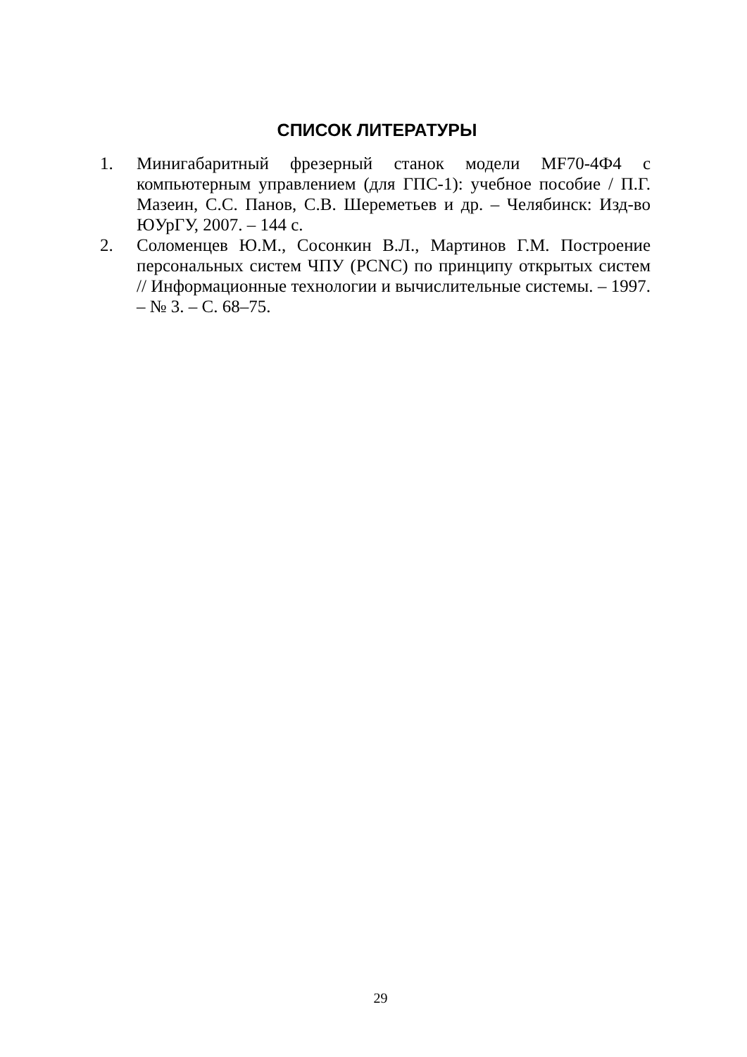СПИСОК ЛИТЕРАТУРЫ
1. Минигабаритный фрезерный станок модели MF70-4Ф4 с компьютерным управлением (для ГПС-1): учебное пособие / П.Г. Мазеин, С.С. Панов, С.В. Шереметьев и др. – Челябинск: Изд-во ЮУрГУ, 2007. – 144 с.
2. Соломенцев Ю.М., Сосонкин В.Л., Мартинов Г.М. Построение персональных систем ЧПУ (PCNC) по принципу открытых систем // Информационные технологии и вычислительные системы. – 1997. – № 3. – С. 68–75.
29